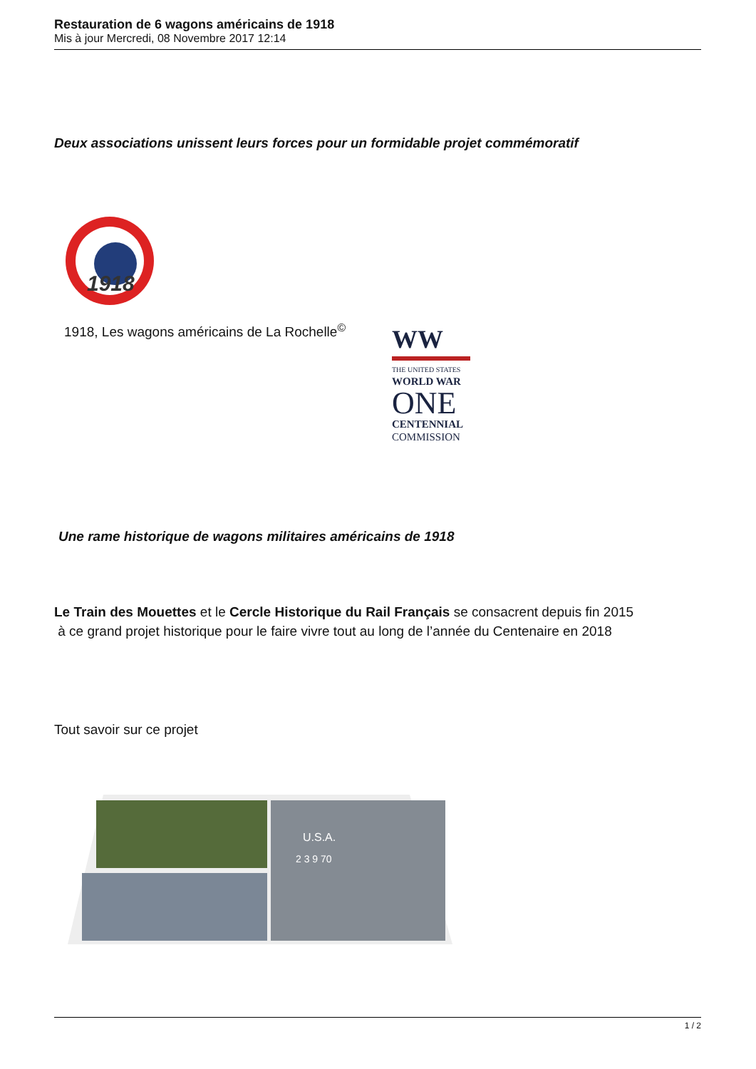Restauration de 6 wagons américains de 1918
Mis à jour Mercredi, 08 Novembre 2017 12:14
Deux associations unissent leurs forces pour un formidable projet commémoratif
1918
1918, Les wagons américains de La Rochelle<sup>©</sup>
WW
THE UNITED STATES
WORLD WAR
ONE
CENTENNIAL
COMMISSION
Une rame historique de wagons militaires américains de 1918
Le Train des Mouettes et le Cercle Historique du Rail Français se consacrent depuis fin 2015
à ce grand projet historique pour le faire vivre tout au long de l’année du Centenaire en 2018
Tout savoir sur ce projet
U.S.A.
2 3 9 70
1 / 2